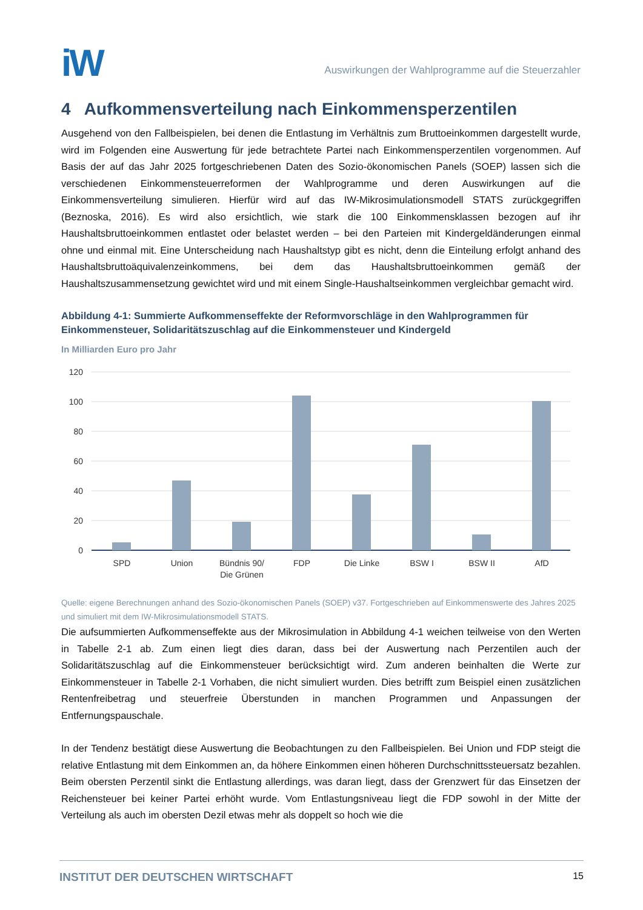iW
Auswirkungen der Wahlprogramme auf die Steuerzahler
4 Aufkommensverteilung nach Einkommensperzentilen
Ausgehend von den Fallbeispielen, bei denen die Entlastung im Verhältnis zum Bruttoeinkommen dargestellt wurde, wird im Folgenden eine Auswertung für jede betrachtete Partei nach Einkommensperzentilen vorgenommen. Auf Basis der auf das Jahr 2025 fortgeschriebenen Daten des Sozio-ökonomischen Panels (SOEP) lassen sich die verschiedenen Einkommensteuerreformen der Wahlprogramme und deren Auswirkungen auf die Einkommensverteilung simulieren. Hierfür wird auf das IW-Mikrosimulationsmodell STATS zurückgegriffen (Beznoska, 2016). Es wird also ersichtlich, wie stark die 100 Einkommensklassen bezogen auf ihr Haushaltsbruttoeinkommen entlastet oder belastet werden – bei den Parteien mit Kindergeldänderungen einmal ohne und einmal mit. Eine Unterscheidung nach Haushaltstyp gibt es nicht, denn die Einteilung erfolgt anhand des Haushaltsbruttoäquivalenzeinkommens, bei dem das Haushaltsbruttoeinkommen gemäß der Haushaltszusammensetzung gewichtet wird und mit einem Single-Haushaltseinkommen vergleichbar gemacht wird.
Abbildung 4-1: Summierte Aufkommenseffekte der Reformvorschläge in den Wahlprogrammen für Einkommensteuer, Solidaritätszuschlag auf die Einkommensteuer und Kindergeld
In Milliarden Euro pro Jahr
120
100
80
60
40
20
0
SPD
Union
Bündnis 90/
Die Grünen
FDP
Die Linke
BSW I
BSW II
AfD
Quelle: eigene Berechnungen anhand des Sozio-ökonomischen Panels (SOEP) v37. Fortgeschrieben auf Einkommenswerte des Jahres 2025 und simuliert mit dem IW-Mikrosimulationsmodell STATS.
Die aufsummierten Aufkommenseffekte aus der Mikrosimulation in Abbildung 4-1 weichen teilweise von den Werten in Tabelle 2-1 ab. Zum einen liegt dies daran, dass bei der Auswertung nach Perzentilen auch der Solidaritätszuschlag auf die Einkommensteuer berücksichtigt wird. Zum anderen beinhalten die Werte zur Einkommensteuer in Tabelle 2-1 Vorhaben, die nicht simuliert wurden. Dies betrifft zum Beispiel einen zusätzlichen Rentenfreibetrag und steuerfreie Überstunden in manchen Programmen und Anpassungen der Entfernungspauschale.
In der Tendenz bestätigt diese Auswertung die Beobachtungen zu den Fallbeispielen. Bei Union und FDP steigt die relative Entlastung mit dem Einkommen an, da höhere Einkommen einen höheren Durchschnittssteuersatz bezahlen. Beim obersten Perzentil sinkt die Entlastung allerdings, was daran liegt, dass der Grenzwert für das Einsetzen der Reichensteuer bei keiner Partei erhöht wurde. Vom Entlastungsniveau liegt die FDP sowohl in der Mitte der Verteilung als auch im obersten Dezil etwas mehr als doppelt so hoch wie die
INSTITUT DER DEUTSCHEN WIRTSCHAFT 15